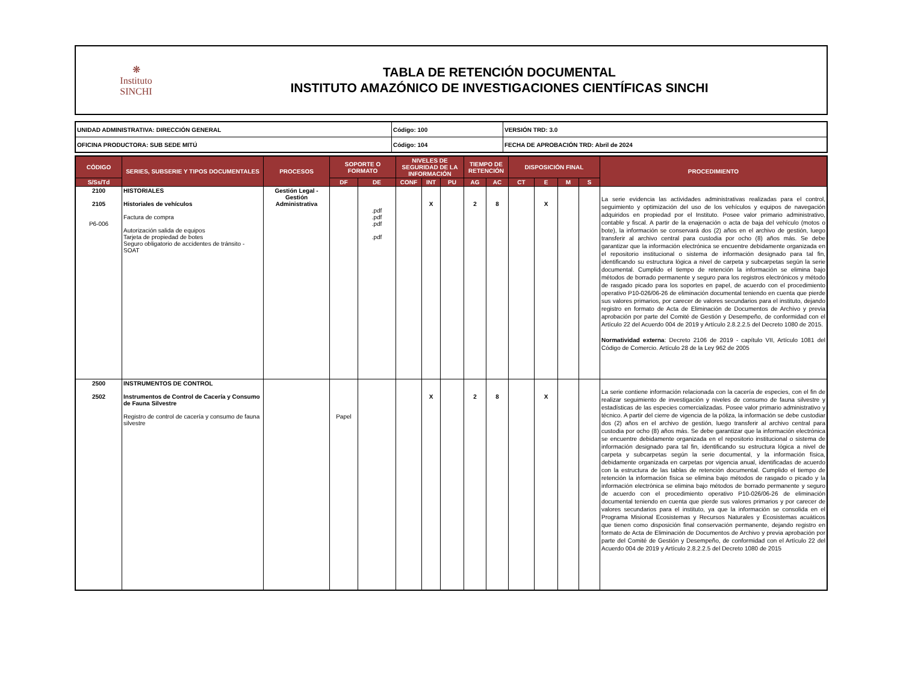❋
Instituto
SINCHI
TABLA DE RETENCIÓN DOCUMENTAL
INSTITUTO AMAZÓNICO DE INVESTIGACIONES CIENTÍFICAS SINCHI
| UNIDAD ADMINISTRATIVA: DIRECCIÓN GENERAL | Código: 100 | VERSIÓN TRD: 3.0 |
| OFICINA PRODUCTORA: SUB SEDE MITÚ | Código: 104 | FECHA DE APROBACIÓN TRD: Abril de 2024 |
| CÓDIGO | SERIES, SUBSERIE Y TIPOS DOCUMENTALES | PROCESOS | SOPORTE O FORMATO | | NIVELES DE SEGURIDAD DE LA INFORMACIÓN | | | TIEMPO DE RETENCIÓN | | DISPOSICIÓN FINAL | | | | PROCEDIMIENTO |
| --- | --- | --- | --- | --- | --- | --- | --- | --- | --- | --- | --- | --- | --- | --- |
| S/Ss/Td | | | DF | DE | CONF | INT | PU | AG | AC | CT | E | M | S | |
| 2100 2105 P6-006 | HISTORIALES Historiales de vehículos Factura de compra Autorización salida de equipos Tarjeta de propiedad de botes Seguro obligatorio de accidentes de tránsito - SOAT | Gestión Legal - Gestión Administrativa | | .pdf .pdf .pdf .pdf | | X | | 2 | 8 | | X | | | La serie evidencia las actividades administrativas realizadas para el control, seguimiento y optimización del uso de los vehículos y equipos de navegación adquiridos en propiedad por el Instituto. Posee valor primario administrativo, contable y fiscal. A partir de la enajenación o acta de baja del vehículo (motos o bote), la información se conservará dos (2) años en el archivo de gestión, luego transferir al archivo central para custodia por ocho (8) años más. Se debe garantizar que la información electrónica se encuentre debidamente organizada en el repositorio institucional o sistema de información designado para tal fin, identificando su estructura lógica a nivel de carpeta y subcarpetas según la serie documental. Cumplido el tiempo de retención la información se elimina bajo métodos de borrado permanente y seguro para los registros electrónicos y método de rasgado picado para los soportes en papel, de acuerdo con el procedimiento operativo P10-026/06-26 de eliminación documental teniendo en cuenta que pierde sus valores primarios, por carecer de valores secundarios para el instituto, dejando registro en formato de Acta de Eliminación de Documentos de Archivo y previa aprobación por parte del Comité de Gestión y Desempeño, de conformidad con el Artículo 22 del Acuerdo 004 de 2019 y Artículo 2.8.2.2.5 del Decreto 1080 de 2015. Normatividad externa : Decreto 2106 de 2019 - capítulo VII, Artículo 1081 del Código de Comercio. Artículo 28 de la Ley 962 de 2005 |
| 2500 2502 | INSTRUMENTOS DE CONTROL Instrumentos de Control de Cacería y Consumo de Fauna Silvestre Registro de control de cacería y consumo de fauna silvestre | | Papel | | | X | | 2 | 8 | | X | | | La serie contiene información relacionada con la cacería de especies, con el fin de realizar seguimiento de investigación y niveles de consumo de fauna silvestre y estadísticas de las especies comercializadas. Posee valor primario administrativo y técnico. A partir del cierre de vigencia de la póliza, la información se debe custodiar dos (2) años en el archivo de gestión, luego transferir al archivo central para custodia por ocho (8) años más. Se debe garantizar que la información electrónica se encuentre debidamente organizada en el repositorio institucional o sistema de información designado para tal fin, identificando su estructura lógica a nivel de carpeta y subcarpetas según la serie documental, y la información física, debidamente organizada en carpetas por vigencia anual, identificadas de acuerdo con la estructura de las tablas de retención documental. Cumplido el tiempo de retención la información física se elimina bajo métodos de rasgado o picado y la información electrónica se elimina bajo métodos de borrado permanente y seguro de acuerdo con el procedimiento operativo P10-026/06-26 de eliminación documental teniendo en cuenta que pierde sus valores primarios y por carecer de valores secundarios para el instituto, ya que la información se consolida en el Programa Misional Ecosistemas y Recursos Naturales y Ecosistemas acuáticos que tienen como disposición final conservación permanente, dejando registro en formato de Acta de Eliminación de Documentos de Archivo y previa aprobación por parte del Comité de Gestión y Desempeño, de conformidad con el Artículo 22 del Acuerdo 004 de 2019 y Artículo 2.8.2.2.5 del Decreto 1080 de 2015 |